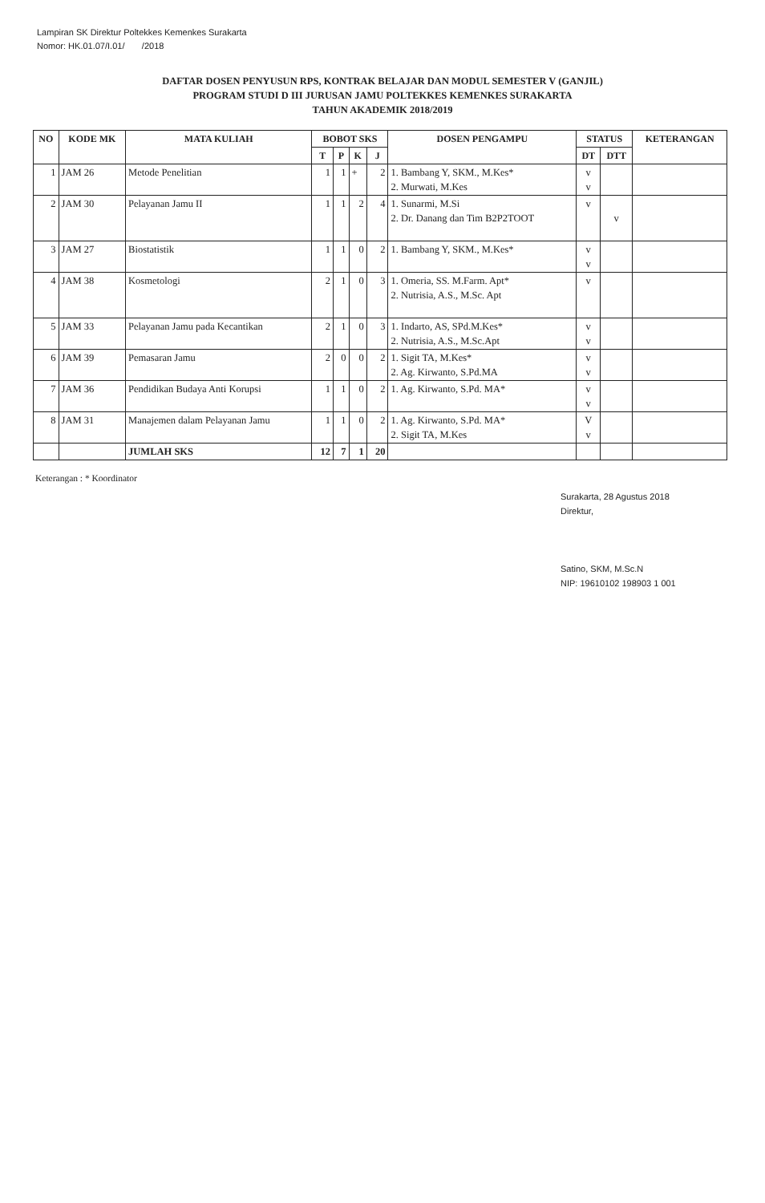Lampiran SK Direktur Poltekkes Kemenkes Surakarta
Nomor: HK.01.07/I.01/ /2018
DAFTAR DOSEN PENYUSUN RPS, KONTRAK BELAJAR DAN MODUL SEMESTER V (GANJIL)
PROGRAM STUDI D III JURUSAN JAMU POLTEKKES KEMENKES SURAKARTA
TAHUN AKADEMIK 2018/2019
| NO | KODE MK | MATA KULIAH | BOBOT SKS | | | | DOSEN PENGAMPU | STATUS | | KETERANGAN |
| --- | --- | --- | --- | --- | --- | --- | --- | --- | --- | --- |
| | | | T | P | K | J | | DT | DTT | |
| 1 | JAM 26 | Metode Penelitian | 1 | 1 | + | 2 | 1. Bambang Y, SKM., M.Kes* 2. Murwati, M.Kes | v v | | |
| 2 | JAM 30 | Pelayanan Jamu II | 1 | 1 | 2 | 4 | 1. Sunarmi, M.Si 2. Dr. Danang dan Tim B2P2TOOT | v | v | |
| 3 | JAM 27 | Biostatistik | 1 | 1 | 0 | 2 | 1. Bambang Y, SKM., M.Kes* | v v | | |
| 4 | JAM 38 | Kosmetologi | 2 | 1 | 0 | 3 | 1. Omeria, SS. M.Farm. Apt* 2. Nutrisia, A.S., M.Sc. Apt | v | | |
| 5 | JAM 33 | Pelayanan Jamu pada Kecantikan | 2 | 1 | 0 | 3 | 1. Indarto, AS, SPd.M.Kes* 2. Nutrisia, A.S., M.Sc.Apt | v v | | |
| 6 | JAM 39 | Pemasaran Jamu | 2 | 0 | 0 | 2 | 1. Sigit TA, M.Kes* 2. Ag. Kirwanto, S.Pd.MA | v v | | |
| 7 | JAM 36 | Pendidikan Budaya Anti Korupsi | 1 | 1 | 0 | 2 | 1. Ag. Kirwanto, S.Pd. MA* | v v | | |
| 8 | JAM 31 | Manajemen dalam Pelayanan Jamu | 1 | 1 | 0 | 2 | 1. Ag. Kirwanto, S.Pd. MA* 2. Sigit TA, M.Kes | V v | | |
| | | JUMLAH SKS | 12 | 7 | 1 | 20 | | | | |
Keterangan : * Koordinator
Surakarta, 28 Agustus 2018
Direktur,
Satino, SKM, M.Sc.N
NIP: 19610102 198903 1 001